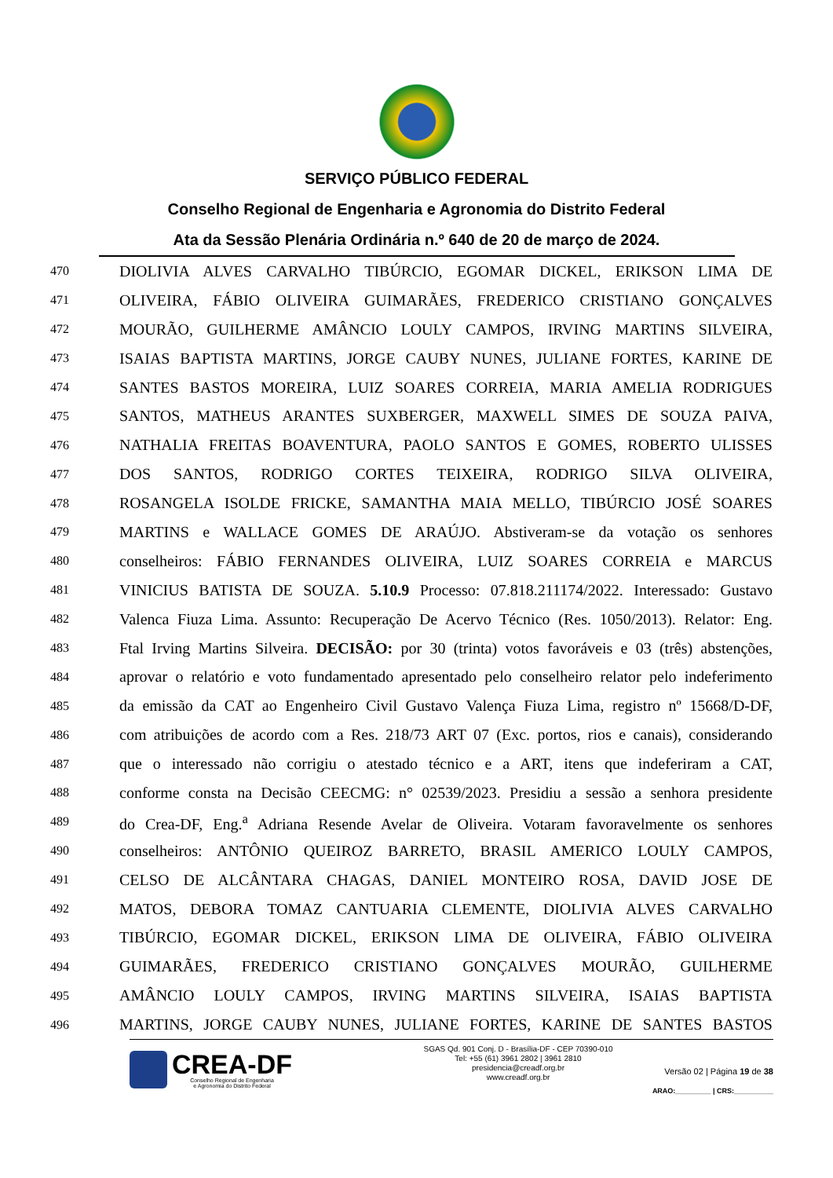SERVIÇO PÚBLICO FEDERAL
Conselho Regional de Engenharia e Agronomia do Distrito Federal
Ata da Sessão Plenária Ordinária n.º 640 de 20 de março de 2024.
470 DIOLIVIA ALVES CARVALHO TIBÚRCIO, EGOMAR DICKEL, ERIKSON LIMA DE
471 OLIVEIRA, FÁBIO OLIVEIRA GUIMARÃES, FREDERICO CRISTIANO GONÇALVES
472 MOURÃO, GUILHERME AMÂNCIO LOULY CAMPOS, IRVING MARTINS SILVEIRA,
473 ISAIAS BAPTISTA MARTINS, JORGE CAUBY NUNES, JULIANE FORTES, KARINE DE
474 SANTES BASTOS MOREIRA, LUIZ SOARES CORREIA, MARIA AMELIA RODRIGUES
475 SANTOS, MATHEUS ARANTES SUXBERGER, MAXWELL SIMES DE SOUZA PAIVA,
476 NATHALIA FREITAS BOAVENTURA, PAOLO SANTOS E GOMES, ROBERTO ULISSES
477 DOS SANTOS, RODRIGO CORTES TEIXEIRA, RODRIGO SILVA OLIVEIRA,
478 ROSANGELA ISOLDE FRICKE, SAMANTHA MAIA MELLO, TIBÚRCIO JOSÉ SOARES
479 MARTINS e WALLACE GOMES DE ARAÚJO. Abstiveram-se da votação os senhores
480 conselheiros: FÁBIO FERNANDES OLIVEIRA, LUIZ SOARES CORREIA e MARCUS
481 VINICIUS BATISTA DE SOUZA. 5.10.9 Processo: 07.818.211174/2022. Interessado: Gustavo
482 Valenca Fiuza Lima. Assunto: Recuperação De Acervo Técnico (Res. 1050/2013). Relator: Eng.
483 Ftal Irving Martins Silveira. DECISÃO: por 30 (trinta) votos favoráveis e 03 (três) abstenções,
484 aprovar o relatório e voto fundamentado apresentado pelo conselheiro relator pelo indeferimento
485 da emissão da CAT ao Engenheiro Civil Gustavo Valença Fiuza Lima, registro nº 15668/D-DF,
486 com atribuições de acordo com a Res. 218/73 ART 07 (Exc. portos, rios e canais), considerando
487 que o interessado não corrigiu o atestado técnico e a ART, itens que indeferiram a CAT,
488 conforme consta na Decisão CEECMG: n° 02539/2023. Presidiu a sessão a senhora presidente
489 do Crea-DF, Eng.<sup>a</sup> Adriana Resende Avelar de Oliveira. Votaram favoravelmente os senhores
490 conselheiros: ANTÔNIO QUEIROZ BARRETO, BRASIL AMERICO LOULY CAMPOS,
491 CELSO DE ALCÂNTARA CHAGAS, DANIEL MONTEIRO ROSA, DAVID JOSE DE
492 MATOS, DEBORA TOMAZ CANTUARIA CLEMENTE, DIOLIVIA ALVES CARVALHO
493 TIBÚRCIO, EGOMAR DICKEL, ERIKSON LIMA DE OLIVEIRA, FÁBIO OLIVEIRA
494 GUIMARÃES, FREDERICO CRISTIANO GONÇALVES MOURÃO, GUILHERME
495 AMÂNCIO LOULY CAMPOS, IRVING MARTINS SILVEIRA, ISAIAS BAPTISTA
496 MARTINS, JORGE CAUBY NUNES, JULIANE FORTES, KARINE DE SANTES BASTOS
CREA-DF
Conselho Regional de Engenharia
e Agronomia do Distrito Federal
SGAS Qd. 901 Conj. D - Brasília-DF - CEP 70390-010
Tel: +55 (61) 3961 2802 | 3961 2810
presidencia@creadf.org.br
www.creadf.org.br
Versão 02 | Página 19 de 38
ARAO:_________ | CRS:__________